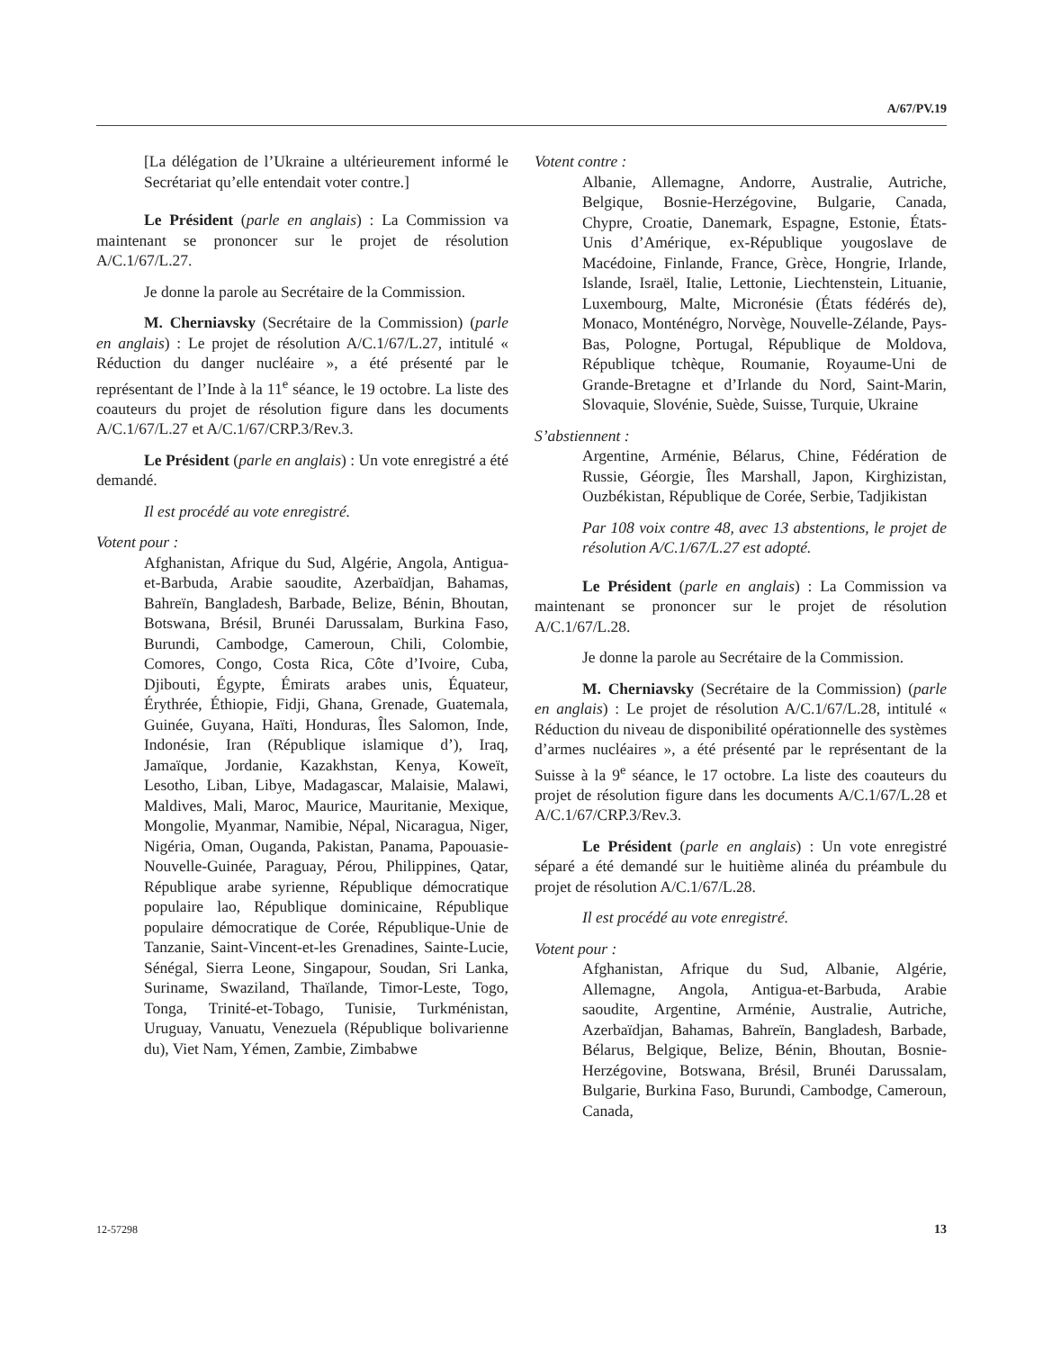A/67/PV.19
[La délégation de l’Ukraine a ultérieurement informé le Secrétariat qu’elle entendait voter contre.]
Le Président (parle en anglais) : La Commission va maintenant se prononcer sur le projet de résolution A/C.1/67/L.27.
Je donne la parole au Secrétaire de la Commission.
M. Cherniavsky (Secrétaire de la Commission) (parle en anglais) : Le projet de résolution A/C.1/67/L.27, intitulé « Réduction du danger nucléaire », a été présenté par le représentant de l’Inde à la 11<sup>e</sup> séance, le 19 octobre. La liste des coauteurs du projet de résolution figure dans les documents A/C.1/67/L.27 et A/C.1/67/CRP.3/Rev.3.
Le Président (parle en anglais) : Un vote enregistré a été demandé.
Il est procédé au vote enregistré.
Votent pour :
Afghanistan, Afrique du Sud, Algérie, Angola, Antigua-et-Barbuda, Arabie saoudite, Azerbaïdjan, Bahamas, Bahreïn, Bangladesh, Barbade, Belize, Bénin, Bhoutan, Botswana, Brésil, Brunéi Darussalam, Burkina Faso, Burundi, Cambodge, Cameroun, Chili, Colombie, Comores, Congo, Costa Rica, Côte d’Ivoire, Cuba, Djibouti, Égypte, Émirats arabes unis, Équateur, Érythrée, Éthiopie, Fidji, Ghana, Grenade, Guatemala, Guinée, Guyana, Haïti, Honduras, Îles Salomon, Inde, Indonésie, Iran (République islamique d’), Iraq, Jamaïque, Jordanie, Kazakhstan, Kenya, Koweït, Lesotho, Liban, Libye, Madagascar, Malaisie, Malawi, Maldives, Mali, Maroc, Maurice, Mauritanie, Mexique, Mongolie, Myanmar, Namibie, Népal, Nicaragua, Niger, Nigéria, Oman, Ouganda, Pakistan, Panama, Papouasie-Nouvelle-Guinée, Paraguay, Pérou, Philippines, Qatar, République arabe syrienne, République démocratique populaire lao, République dominicaine, République populaire démocratique de Corée, République-Unie de Tanzanie, Saint-Vincent-et-les Grenadines, Sainte-Lucie, Sénégal, Sierra Leone, Singapour, Soudan, Sri Lanka, Suriname, Swaziland, Thaïlande, Timor-Leste, Togo, Tonga, Trinité-et-Tobago, Tunisie, Turkménistan, Uruguay, Vanuatu, Venezuela (République bolivarienne du), Viet Nam, Yémen, Zambie, Zimbabwe
Votent contre :
Albanie, Allemagne, Andorre, Australie, Autriche, Belgique, Bosnie-Herzégovine, Bulgarie, Canada, Chypre, Croatie, Danemark, Espagne, Estonie, États-Unis d’Amérique, ex-République yougoslave de Macédoine, Finlande, France, Grèce, Hongrie, Irlande, Islande, Israël, Italie, Lettonie, Liechtenstein, Lituanie, Luxembourg, Malte, Micronésie (États fédérés de), Monaco, Monténégro, Norvège, Nouvelle-Zélande, Pays-Bas, Pologne, Portugal, République de Moldova, République tchèque, Roumanie, Royaume-Uni de Grande-Bretagne et d’Irlande du Nord, Saint-Marin, Slovaquie, Slovénie, Suède, Suisse, Turquie, Ukraine
S’abstiennent :
Argentine, Arménie, Bélarus, Chine, Fédération de Russie, Géorgie, Îles Marshall, Japon, Kirghizistan, Ouzbékistan, République de Corée, Serbie, Tadjikistan
Par 108 voix contre 48, avec 13 abstentions, le projet de résolution A/C.1/67/L.27 est adopté.
Le Président (parle en anglais) : La Commission va maintenant se prononcer sur le projet de résolution A/C.1/67/L.28.
Je donne la parole au Secrétaire de la Commission.
M. Cherniavsky (Secrétaire de la Commission) (parle en anglais) : Le projet de résolution A/C.1/67/L.28, intitulé « Réduction du niveau de disponibilité opérationnelle des systèmes d’armes nucléaires », a été présenté par le représentant de la Suisse à la 9<sup>e</sup> séance, le 17 octobre. La liste des coauteurs du projet de résolution figure dans les documents A/C.1/67/L.28 et A/C.1/67/CRP.3/Rev.3.
Le Président (parle en anglais) : Un vote enregistré séparé a été demandé sur le huitième alinéa du préambule du projet de résolution A/C.1/67/L.28.
Il est procédé au vote enregistré.
Votent pour :
Afghanistan, Afrique du Sud, Albanie, Algérie, Allemagne, Angola, Antigua-et-Barbuda, Arabie saoudite, Argentine, Arménie, Australie, Autriche, Azerbaïdjan, Bahamas, Bahreïn, Bangladesh, Barbade, Bélarus, Belgique, Belize, Bénin, Bhoutan, Bosnie-Herzégovine, Botswana, Brésil, Brunéi Darussalam, Bulgarie, Burkina Faso, Burundi, Cambodge, Cameroun, Canada,
12-57298 13